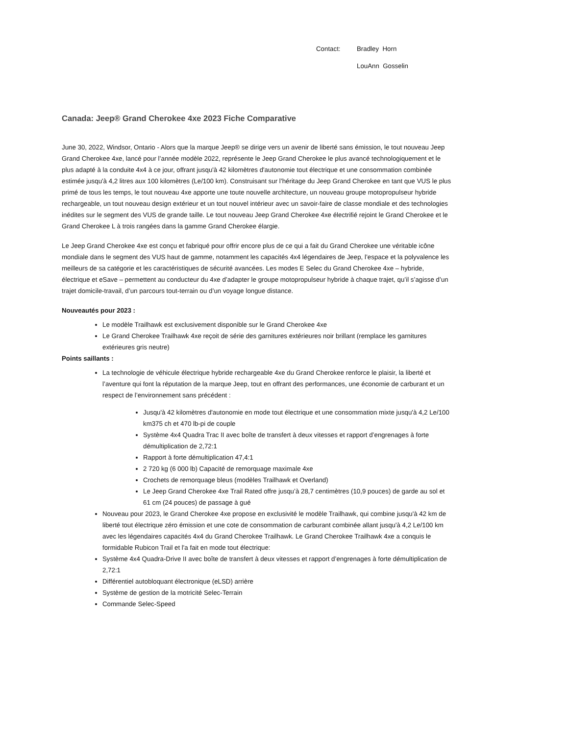Contact: Bradley Horn
LouAnn Gosselin
Canada: Jeep® Grand Cherokee 4xe 2023 Fiche Comparative
June 30, 2022, Windsor, Ontario - Alors que la marque Jeep® se dirige vers un avenir de liberté sans émission, le tout nouveau Jeep Grand Cherokee 4xe, lancé pour l’année modèle 2022, représente le Jeep Grand Cherokee le plus avancé technologiquement et le plus adapté à la conduite 4x4 à ce jour, offrant jusqu'à 42 kilomètres d'autonomie tout électrique et une consommation combinée estimée jusqu'à 4,2 litres aux 100 kilomètres (Le/100 km). Construisant sur l’héritage du Jeep Grand Cherokee en tant que VUS le plus primé de tous les temps, le tout nouveau 4xe apporte une toute nouvelle architecture, un nouveau groupe motopropulseur hybride rechargeable, un tout nouveau design extérieur et un tout nouvel intérieur avec un savoir-faire de classe mondiale et des technologies inédites sur le segment des VUS de grande taille. Le tout nouveau Jeep Grand Cherokee 4xe électrifié rejoint le Grand Cherokee et le Grand Cherokee L à trois rangées dans la gamme Grand Cherokee élargie.
Le Jeep Grand Cherokee 4xe est conçu et fabriqué pour offrir encore plus de ce qui a fait du Grand Cherokee une véritable icône mondiale dans le segment des VUS haut de gamme, notamment les capacités 4x4 légendaires de Jeep, l’espace et la polyvalence les meilleurs de sa catégorie et les caractéristiques de sécurité avancées. Les modes E Selec du Grand Cherokee 4xe – hybride, électrique et eSave – permettent au conducteur du 4xe d’adapter le groupe motopropulseur hybride à chaque trajet, qu’il s’agisse d’un trajet domicile-travail, d’un parcours tout-terrain ou d’un voyage longue distance.
Nouveautés pour 2023 :
Le modèle Trailhawk est exclusivement disponible sur le Grand Cherokee 4xe
Le Grand Cherokee Trailhawk 4xe reçoit de série des garnitures extérieures noir brillant (remplace les garnitures extérieures gris neutre)
Points saillants :
La technologie de véhicule électrique hybride rechargeable 4xe du Grand Cherokee renforce le plaisir, la liberté et l’aventure qui font la réputation de la marque Jeep, tout en offrant des performances, une économie de carburant et un respect de l’environnement sans précédent :
Jusqu'à 42 kilomètres d'autonomie en mode tout électrique et une consommation mixte jusqu'à 4,2 Le/100 km375 ch et 470 lb-pi de couple
Système 4x4 Quadra Trac II avec boîte de transfert à deux vitesses et rapport d’engrenages à forte démultiplication de 2,72:1
Rapport à forte démultiplication 47,4:1
2 720 kg (6 000 lb) Capacité de remorquage maximale 4xe
Crochets de remorquage bleus (modèles Trailhawk et Overland)
Le Jeep Grand Cherokee 4xe Trail Rated offre jusqu’à 28,7 centimètres (10,9 pouces) de garde au sol et 61 cm (24 pouces) de passage à gué
Nouveau pour 2023, le Grand Cherokee 4xe propose en exclusivité le modèle Trailhawk, qui combine jusqu'à 42 km de liberté tout électrique zéro émission et une cote de consommation de carburant combinée allant jusqu'à 4,2 Le/100 km avec les légendaires capacités 4x4 du Grand Cherokee Trailhawk. Le Grand Cherokee Trailhawk 4xe a conquis le formidable Rubicon Trail et l'a fait en mode tout électrique:
Système 4x4 Quadra-Drive II avec boîte de transfert à deux vitesses et rapport d’engrenages à forte démultiplication de 2,72:1
Différentiel autobloquant électronique (eLSD) arrière
Système de gestion de la motricité Selec-Terrain
Commande Selec-Speed